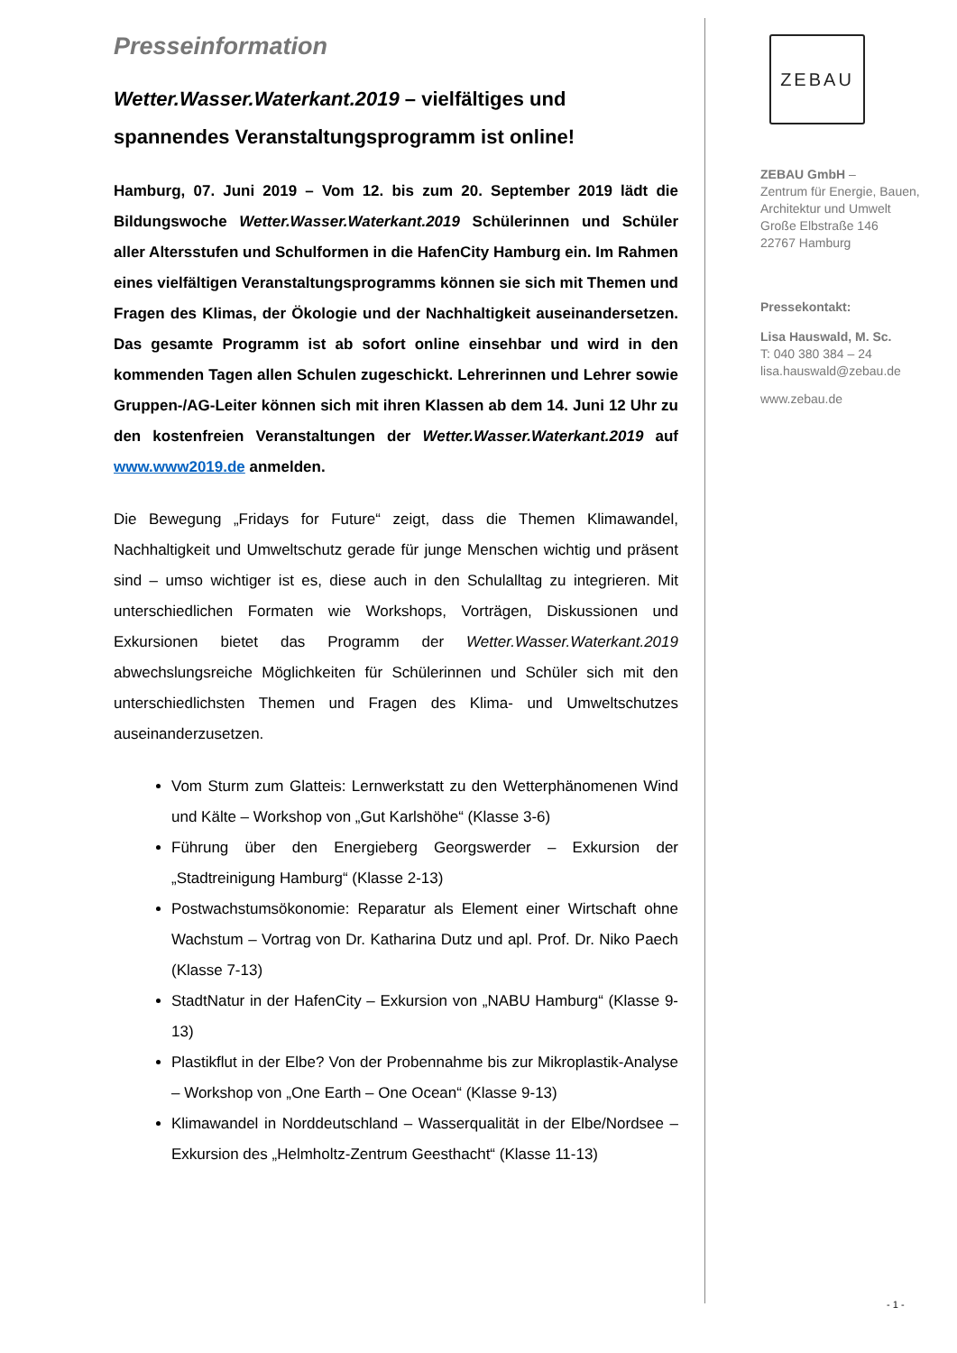Presseinformation
Wetter.Wasser.Waterkant.2019 – vielfältiges und spannendes Veranstaltungsprogramm ist online!
Hamburg, 07. Juni 2019 – Vom 12. bis zum 20. September 2019 lädt die Bildungswoche Wetter.Wasser.Waterkant.2019 Schülerinnen und Schüler aller Altersstufen und Schulformen in die HafenCity Hamburg ein. Im Rahmen eines vielfältigen Veranstaltungsprogramms können sie sich mit Themen und Fragen des Klimas, der Ökologie und der Nachhaltigkeit auseinandersetzen. Das gesamte Programm ist ab sofort online einsehbar und wird in den kommenden Tagen allen Schulen zugeschickt. Lehrerinnen und Lehrer sowie Gruppen-/AG-Leiter können sich mit ihren Klassen ab dem 14. Juni 12 Uhr zu den kostenfreien Veranstaltungen der Wetter.Wasser.Waterkant.2019 auf www.www2019.de anmelden.
Die Bewegung „Fridays for Future“ zeigt, dass die Themen Klimawandel, Nachhaltigkeit und Umweltschutz gerade für junge Menschen wichtig und präsent sind – umso wichtiger ist es, diese auch in den Schulalltag zu integrieren. Mit unterschiedlichen Formaten wie Workshops, Vorträgen, Diskussionen und Exkursionen bietet das Programm der Wetter.Wasser.Waterkant.2019 abwechslungsreiche Möglichkeiten für Schülerinnen und Schüler sich mit den unterschiedlichsten Themen und Fragen des Klima- und Umweltschutzes auseinanderzusetzen.
Vom Sturm zum Glatteis: Lernwerkstatt zu den Wetterphänomenen Wind und Kälte – Workshop von „Gut Karlshöhe“ (Klasse 3-6)
Führung über den Energieberg Georgswerder – Exkursion der „Stadtreinigung Hamburg“ (Klasse 2-13)
Postwachstumsökonomie: Reparatur als Element einer Wirtschaft ohne Wachstum – Vortrag von Dr. Katharina Dutz und apl. Prof. Dr. Niko Paech (Klasse 7-13)
StadtNatur in der HafenCity – Exkursion von „NABU Hamburg“ (Klasse 9-13)
Plastikflut in der Elbe? Von der Probennahme bis zur Mikroplastik-Analyse – Workshop von „One Earth – One Ocean“ (Klasse 9-13)
Klimawandel in Norddeutschland – Wasserqualität in der Elbe/Nordsee – Exkursion des „Helmholtz-Zentrum Geesthacht“ (Klasse 11-13)
ZEBAU
ZEBAU GmbH –
Zentrum für Energie, Bauen, Architektur und Umwelt
Große Elbstraße 146
22767 Hamburg
Pressekontakt:
Lisa Hauswald, M. Sc.
T: 040 380 384 – 24
lisa.hauswald@zebau.de
www.zebau.de
- 1 -